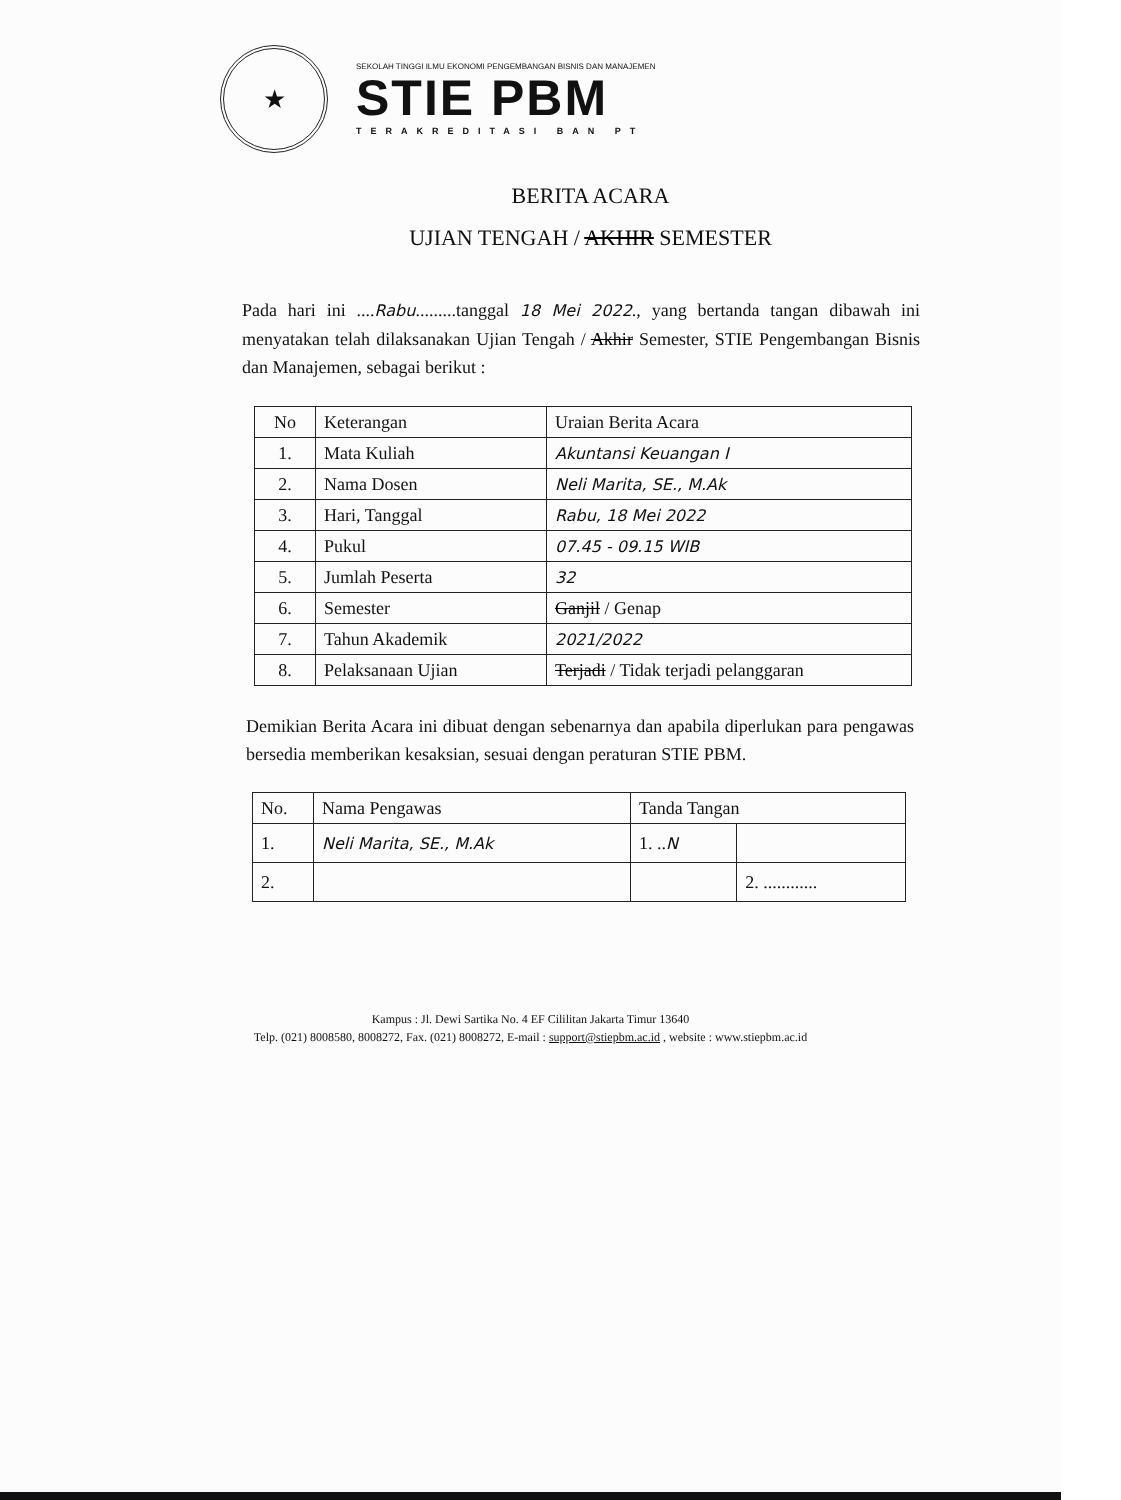★
SEKOLAH TINGGI ILMU EKONOMI PENGEMBANGAN BISNIS DAN MANAJEMEN
STIE PBM
TERAKREDITASI BAN PT
BERITA ACARA
UJIAN TENGAH / AKHIR SEMESTER
Pada hari ini ....Rabu.........tanggal 18 Mei 2022., yang bertanda tangan dibawah ini menyatakan telah dilaksanakan Ujian Tengah / Akhir Semester, STIE Pengembangan Bisnis dan Manajemen, sebagai berikut :
| No | Keterangan | Uraian Berita Acara |
| 1. | Mata Kuliah | Akuntansi Keuangan I |
| 2. | Nama Dosen | Neli Marita, SE., M.Ak |
| 3. | Hari, Tanggal | Rabu, 18 Mei 2022 |
| 4. | Pukul | 07.45 - 09.15 WIB |
| 5. | Jumlah Peserta | 32 |
| 6. | Semester | Ganjil / Genap |
| 7. | Tahun Akademik | 2021/2022 |
| 8. | Pelaksanaan Ujian | Terjadi / Tidak terjadi pelanggaran |
Demikian Berita Acara ini dibuat dengan sebenarnya dan apabila diperlukan para pengawas bersedia memberikan kesaksian, sesuai dengan peraturan STIE PBM.
| No. | Nama Pengawas | Tanda Tangan | |
| 1. | Neli Marita, SE., M.Ak | 1. .. N | |
| 2. | | | 2. ............ |
Kampus : Jl. Dewi Sartika No. 4 EF Cililitan Jakarta Timur 13640
Telp. (021) 8008580, 8008272, Fax. (021) 8008272, E-mail : support@stiepbm.ac.id , website : www.stiepbm.ac.id